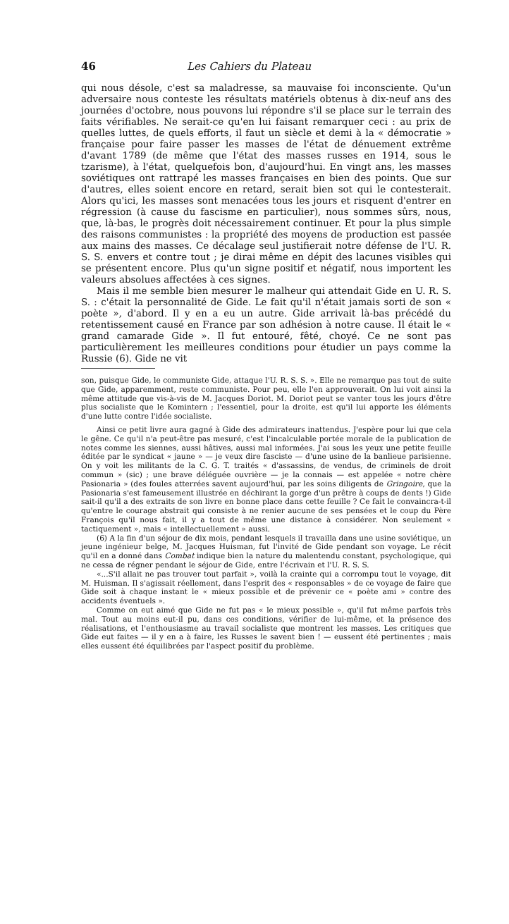46 Les Cahiers du Plateau
qui nous désole, c'est sa maladresse, sa mauvaise foi inconsciente. Qu'un adversaire nous conteste les résultats matériels obtenus à dix-neuf ans des journées d'octobre, nous pouvons lui répondre s'il se place sur le terrain des faits vérifiables. Ne serait-ce qu'en lui faisant remarquer ceci : au prix de quelles luttes, de quels efforts, il faut un siècle et demi à la « démocratie » française pour faire passer les masses de l'état de dénuement extrême d'avant 1789 (de même que l'état des masses russes en 1914, sous le tzarisme), à l'état, quelquefois bon, d'aujourd'hui. En vingt ans, les masses soviétiques ont rattrapé les masses françaises en bien des points. Que sur d'autres, elles soient encore en retard, serait bien sot qui le contesterait. Alors qu'ici, les masses sont menacées tous les jours et risquent d'entrer en régression (à cause du fascisme en particulier), nous sommes sûrs, nous, que, là-bas, le progrès doit nécessairement continuer. Et pour la plus simple des raisons communistes : la propriété des moyens de production est passée aux mains des masses. Ce décalage seul justifierait notre défense de l'U. R. S. S. envers et contre tout ; je dirai même en dépit des lacunes visibles qui se présentent encore. Plus qu'un signe positif et négatif, nous importent les valeurs absolues affectées à ces signes.
Mais il me semble bien mesurer le malheur qui attendait Gide en U. R. S. S. : c'était la personnalité de Gide. Le fait qu'il n'était jamais sorti de son « poète », d'abord. Il y en a eu un autre. Gide arrivait là-bas précédé du retentissement causé en France par son adhésion à notre cause. Il était le « grand camarade Gide ». Il fut entouré, fêté, choyé. Ce ne sont pas particulièrement les meilleures conditions pour étudier un pays comme la Russie (6). Gide ne vit
son, puisque Gide, le communiste Gide, attaque l'U. R. S. S. ». Elle ne remarque pas tout de suite que Gide, apparemment, reste communiste. Pour peu, elle l'en approuverait. On lui voit ainsi la même attitude que vis-à-vis de M. Jacques Doriot. M. Doriot peut se vanter tous les jours d'être plus socialiste que le Komintern ; l'essentiel, pour la droite, est qu'il lui apporte les éléments d'une lutte contre l'idée socialiste.
Ainsi ce petit livre aura gagné à Gide des admirateurs inattendus. J'espère pour lui que cela le gêne. Ce qu'il n'a peut-être pas mesuré, c'est l'incalculable portée morale de la publication de notes comme les siennes, aussi hâtives, aussi mal informées. J'ai sous les yeux une petite feuille éditée par le syndicat « jaune » — je veux dire fasciste — d'une usine de la banlieue parisienne. On y voit les militants de la C. G. T. traités « d'assassins, de vendus, de criminels de droit commun » (sic) ; une brave déléguée ouvrière — je la connais — est appelée « notre chère Pasionaria » (des foules atterrées savent aujourd'hui, par les soins diligents de Gringoire, que la Pasionaria s'est fameusement illustrée en déchirant la gorge d'un prêtre à coups de dents !) Gide sait-il qu'il a des extraits de son livre en bonne place dans cette feuille ? Ce fait le convaincra-t-il qu'entre le courage abstrait qui consiste à ne renier aucune de ses pensées et le coup du Père François qu'il nous fait, il y a tout de même une distance à considérer. Non seulement « tactiquement », mais « intellectuellement » aussi.
(6) A la fin d'un séjour de dix mois, pendant lesquels il travailla dans une usine soviétique, un jeune ingénieur belge, M. Jacques Huisman, fut l'invité de Gide pendant son voyage. Le récit qu'il en a donné dans Combat indique bien la nature du malentendu constant, psychologique, qui ne cessa de régner pendant le séjour de Gide, entre l'écrivain et l'U. R. S. S.
«...S'il allait ne pas trouver tout parfait », voilà la crainte qui a corrompu tout le voyage, dit M. Huisman. Il s'agissait réellement, dans l'esprit des « responsables » de ce voyage de faire que Gide soit à chaque instant le « mieux possible et de prévenir ce « poète ami » contre des accidents éventuels ».
Comme on eut aimé que Gide ne fut pas « le mieux possible », qu'il fut même parfois très mal. Tout au moins eut-il pu, dans ces conditions, vérifier de lui-même, et la présence des réalisations, et l'enthousiasme au travail socialiste que montrent les masses. Les critiques que Gide eut faites — il y en a à faire, les Russes le savent bien ! — eussent été pertinentes ; mais elles eussent été équilibrées par l'aspect positif du problème.